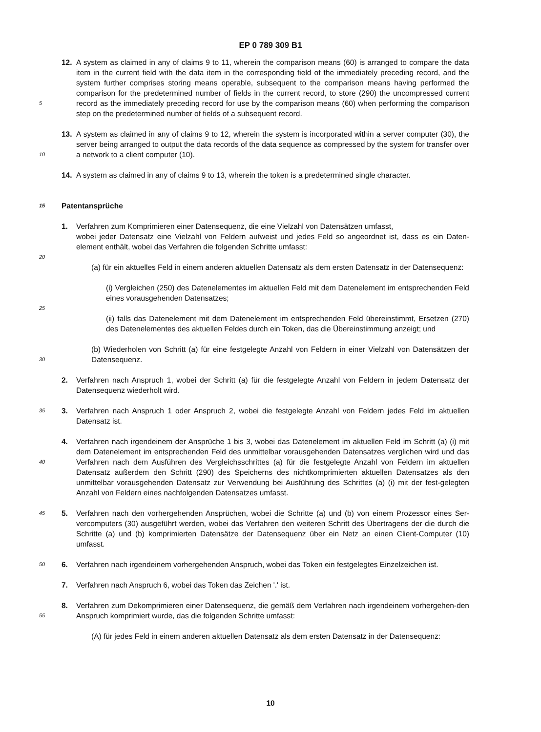EP 0 789 309 B1
12. A system as claimed in any of claims 9 to 11, wherein the comparison means (60) is arranged to compare the data item in the current field with the data item in the corresponding field of the immediately preceding record, and the system further comprises storing means operable, subsequent to the comparison means having performed the comparison for the predetermined number of fields in the current record, to store (290) the uncompressed current
5
record as the immediately preceding record for use by the comparison means (60) when performing the comparison step on the predetermined number of fields of a subsequent record.
13. A system as claimed in any of claims 9 to 12, wherein the system is incorporated within a server computer (30), the server being arranged to output the data records of the data sequence as compressed by the system for transfer
10
over a network to a client computer (10).
14. A system as claimed in any of claims 9 to 13, wherein the token is a predetermined single character.
15 Patentansprüche
1. Verfahren zum Komprimieren einer Datensequenz, die eine Vielzahl von Datensätzen umfasst,
wobei jeder Datensatz eine Vielzahl von Feldern aufweist und jedes Feld so angeordnet ist, dass es ein Daten-element enthält, wobei das Verfahren die folgenden Schritte umfasst:
20
(a) für ein aktuelles Feld in einem anderen aktuellen Datensatz als dem ersten Datensatz in der Datensequenz:
(i) Vergleichen (250) des Datenelementes im aktuellen Feld mit dem Datenelement im entsprechenden Feld eines vorausgehenden Datensatzes;
25
(ii) falls das Datenelement mit dem Datenelement im entsprechenden Feld übereinstimmt, Ersetzen (270) des Datenelementes des aktuellen Feldes durch ein Token, das die Übereinstimmung anzeigt; und
(b) Wiederholen von Schritt (a) für eine festgelegte Anzahl von Feldern in einer Vielzahl von Datensätzen der Datensequenz.
30
2. Verfahren nach Anspruch 1, wobei der Schritt (a) für die festgelegte Anzahl von Feldern in jedem Datensatz der Datensequenz wiederholt wird.
35 3. Verfahren nach Anspruch 1 oder Anspruch 2, wobei die festgelegte Anzahl von Feldern jedes Feld im aktuellen Datensatz ist.
40
4. Verfahren nach irgendeinem der Ansprüche 1 bis 3, wobei das Datenelement im aktuellen Feld im Schritt (a) (i) mit dem Datenelement im entsprechenden Feld des unmittelbar vorausgehenden Datensatzes verglichen wird und das Verfahren nach dem Ausführen des Vergleichsschrittes (a) für die festgelegte Anzahl von Feldern im aktuellen Datensatz außerdem den Schritt (290) des Speicherns des nichtkomprimierten aktuellen Datensatzes als den unmittelbar vorausgehenden Datensatz zur Verwendung bei Ausführung des Schrittes (a) (i) mit der fest-gelegten Anzahl von Feldern eines nachfolgenden Datensatzes umfasst.
45 5. Verfahren nach den vorhergehenden Ansprüchen, wobei die Schritte (a) und (b) von einem Prozessor eines Ser-vercomputers (30) ausgeführt werden, wobei das Verfahren den weiteren Schritt des Übertragens der die durch die Schritte (a) und (b) komprimierten Datensätze der Datensequenz über ein Netz an einen Client-Computer (10) umfasst.
50 6. Verfahren nach irgendeinem vorhergehenden Anspruch, wobei das Token ein festgelegtes Einzelzeichen ist.
7. Verfahren nach Anspruch 6, wobei das Token das Zeichen '.' ist.
55
8. Verfahren zum Dekomprimieren einer Datensequenz, die gemäß dem Verfahren nach irgendeinem vorhergehen-den Anspruch komprimiert wurde, das die folgenden Schritte umfasst:
(A) für jedes Feld in einem anderen aktuellen Datensatz als dem ersten Datensatz in der Datensequenz:
10